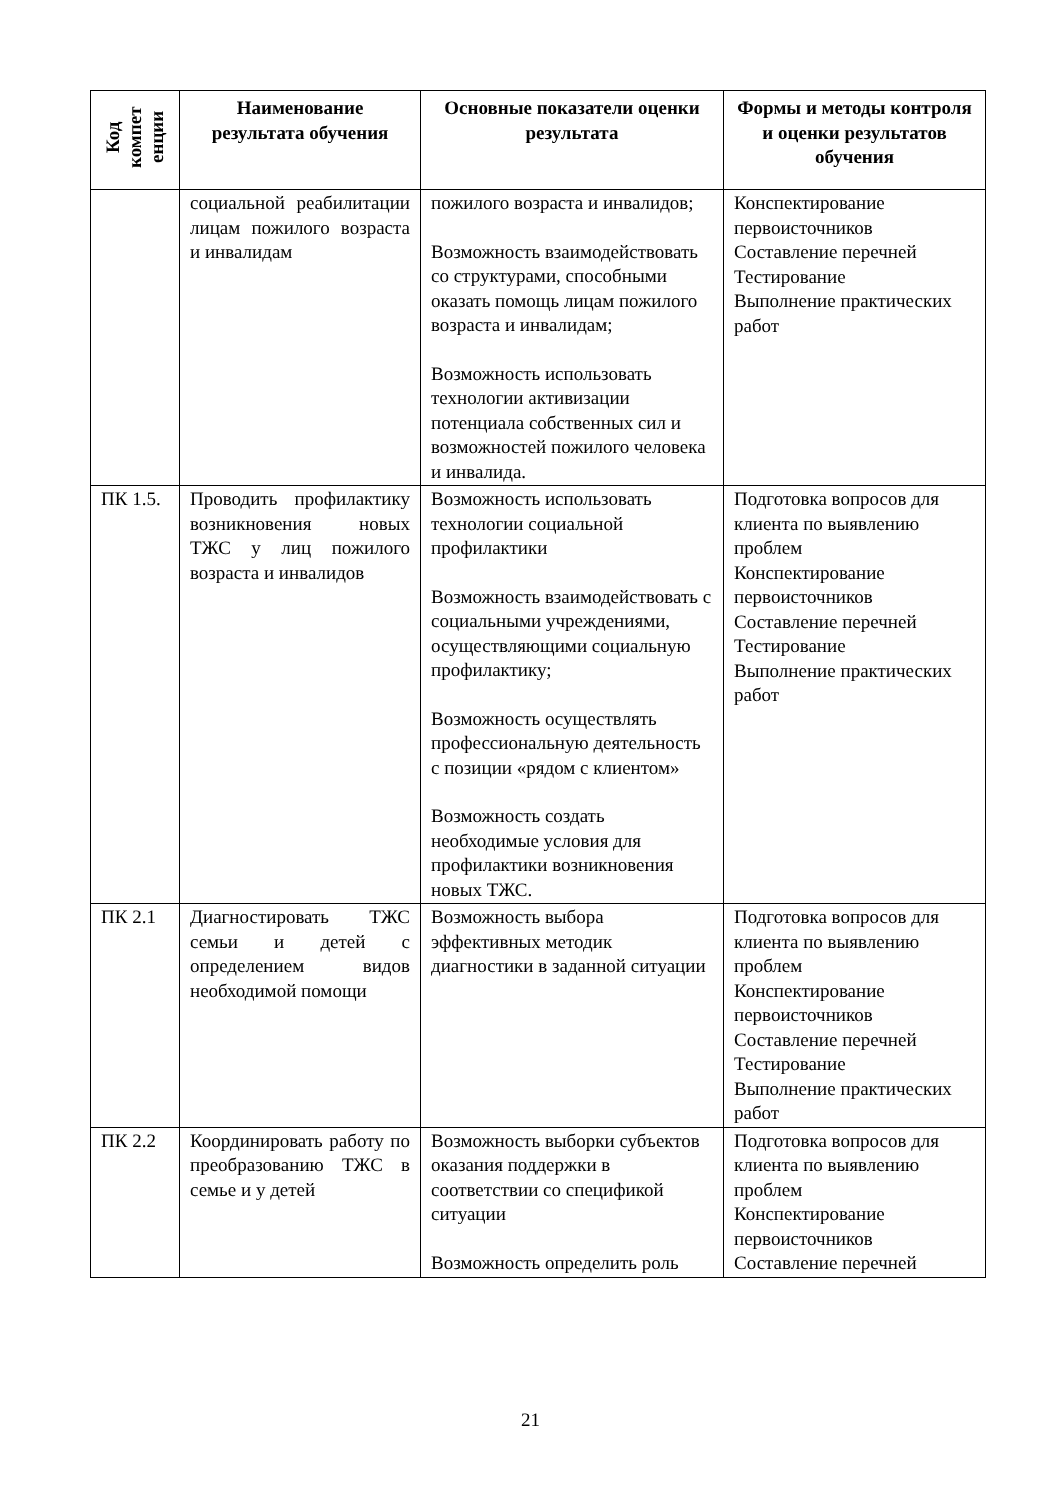| Код компет енции | Наименование результата обучения | Основные показатели оценки результата | Формы и методы контроля и оценки результатов обучения |
| --- | --- | --- | --- |
| | социальной реабилитации лицам пожилого возраста и инвалидам | пожилого возраста и инвалидов; Возможность взаимодействовать со структурами, способными оказать помощь лицам пожилого возраста и инвалидам; Возможность использовать технологии активизации потенциала собственных сил и возможностей пожилого человека и инвалида. | Конспектирование первоисточников Составление перечней Тестирование Выполнение практических работ |
| ПК 1.5. | Проводить профилактику возникновения новых ТЖС у лиц пожилого возраста и инвалидов | Возможность использовать технологии социальной профилактики Возможность взаимодействовать с социальными учреждениями, осуществляющими социальную профилактику; Возможность осуществлять профессиональную деятельность с позиции «рядом с клиентом» Возможность создать необходимые условия для профилактики возникновения новых ТЖС. | Подготовка вопросов для клиента по выявлению проблем Конспектирование первоисточников Составление перечней Тестирование Выполнение практических работ |
| ПК 2.1 | Диагностировать ТЖС семьи и детей с определением видов необходимой помощи | Возможность выбора эффективных методик диагностики в заданной ситуации | Подготовка вопросов для клиента по выявлению проблем Конспектирование первоисточников Составление перечней Тестирование Выполнение практических работ |
| ПК 2.2 | Координировать работу по преобразованию ТЖС в семье и у детей | Возможность выборки субъектов оказания поддержки в соответствии со спецификой ситуации Возможность определить роль | Подготовка вопросов для клиента по выявлению проблем Конспектирование первоисточников Составление перечней |
21